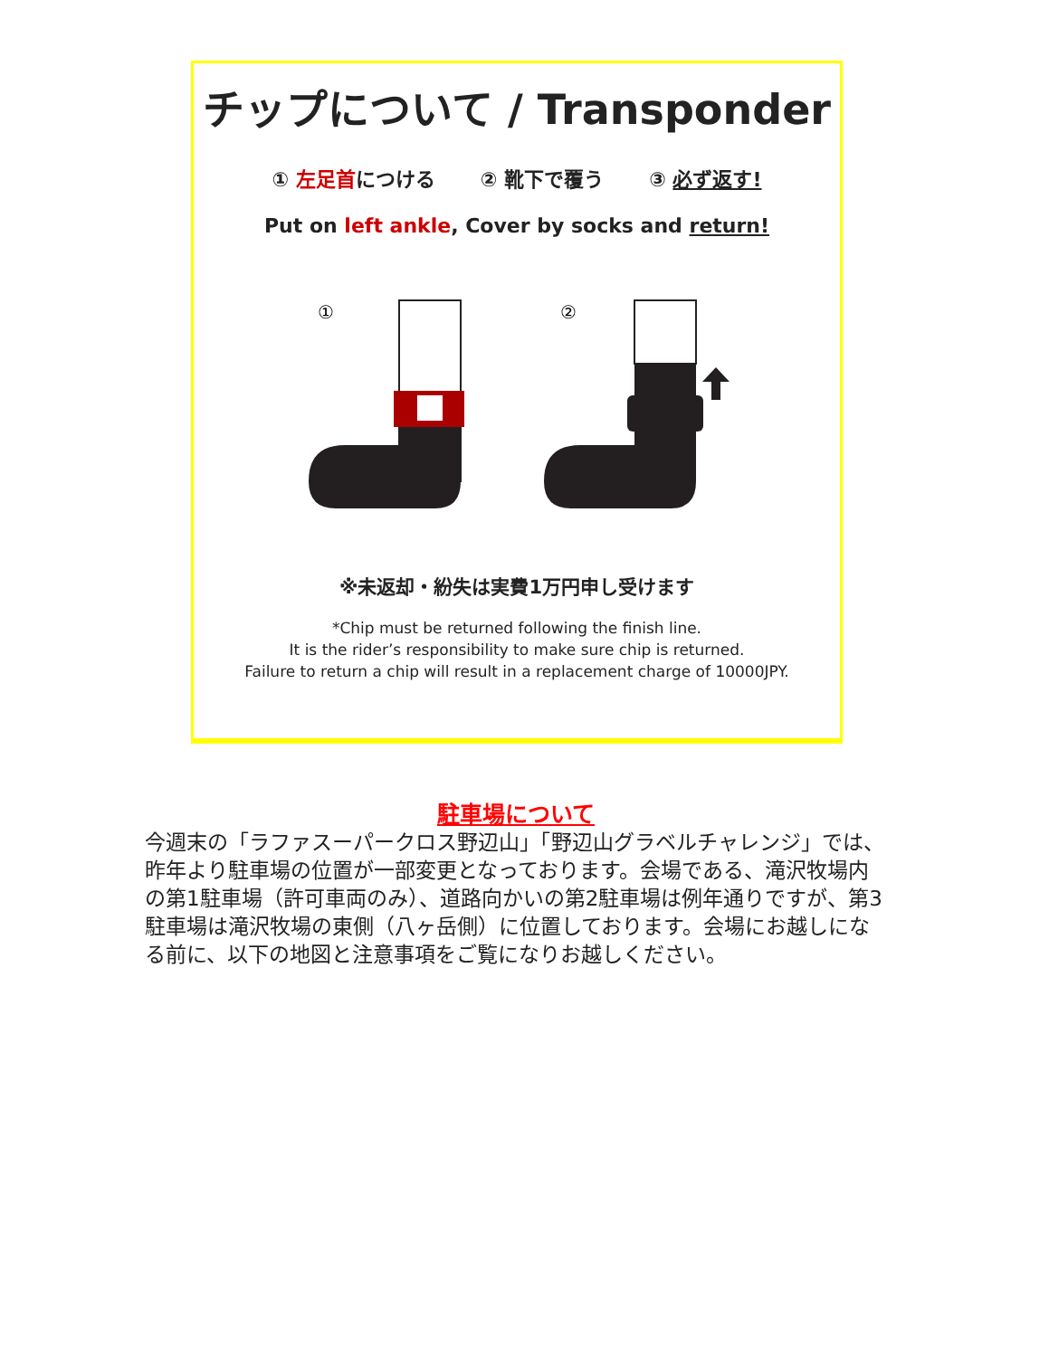チップについて / Transponder
① 左足首につける ② 靴下で覆う ③ 必ず返す!
Put on left ankle, Cover by socks and return!
①
②
※未返却・紛失は実費1万円申し受けます
*Chip must be returned following the finish line.
It is the rider’s responsibility to make sure chip is returned.
Failure to return a chip will result in a replacement charge of 10000JPY.
駐車場について
今週末の「ラファスーパークロス野辺山」「野辺山グラベルチャレンジ」では、昨年より駐車場の位置が一部変更となっております。会場である、滝沢牧場内の第1駐車場（許可車両のみ）、道路向かいの第2駐車場は例年通りですが、第3駐車場は滝沢牧場の東側（八ヶ岳側）に位置しております。会場にお越しになる前に、以下の地図と注意事項をご覧になりお越しください。